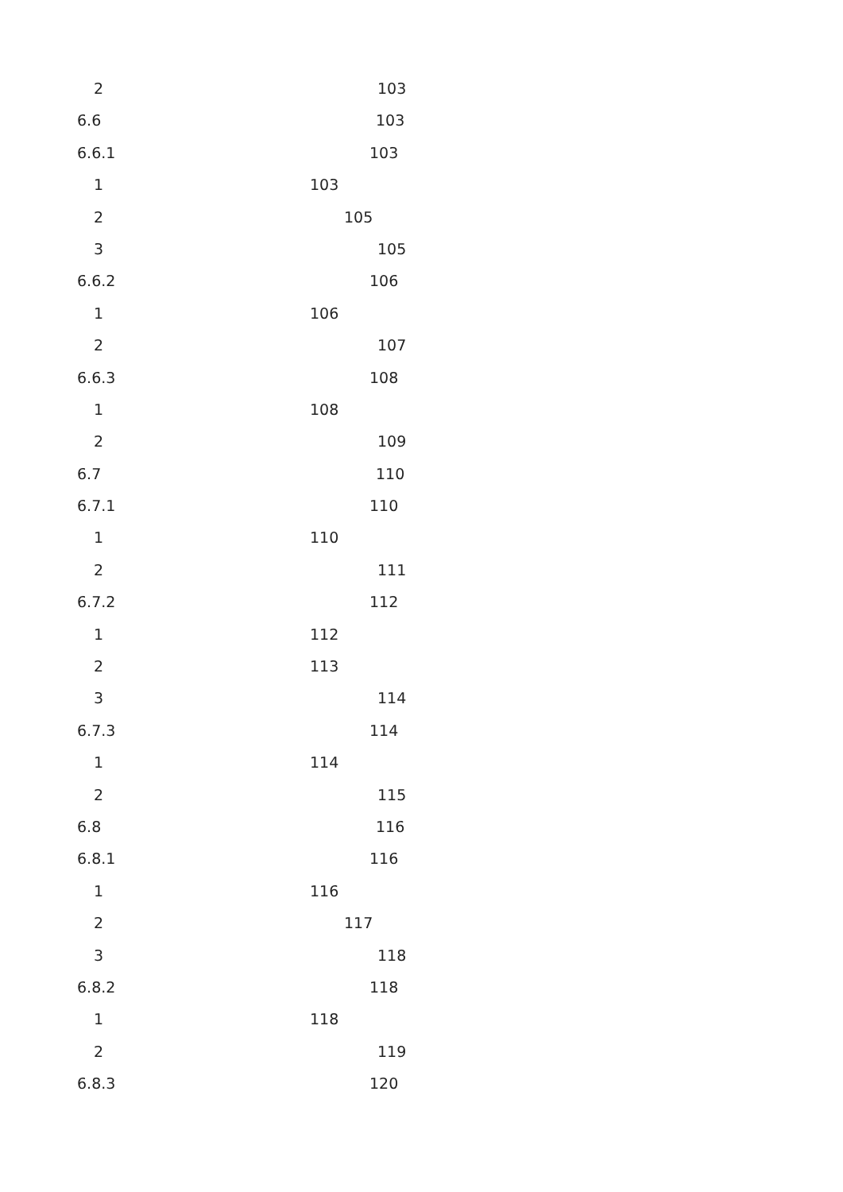2 103
6.6 103
6.6.1 103
1 103
2 105
3 105
6.6.2 106
1 106
2 107
6.6.3 108
1 108
2 109
6.7 110
6.7.1 110
1 110
2 111
6.7.2 112
1 112
2 113
3 114
6.7.3 114
1 114
2 115
6.8 116
6.8.1 116
1 116
2 117
3 118
6.8.2 118
1 118
2 119
6.8.3 120